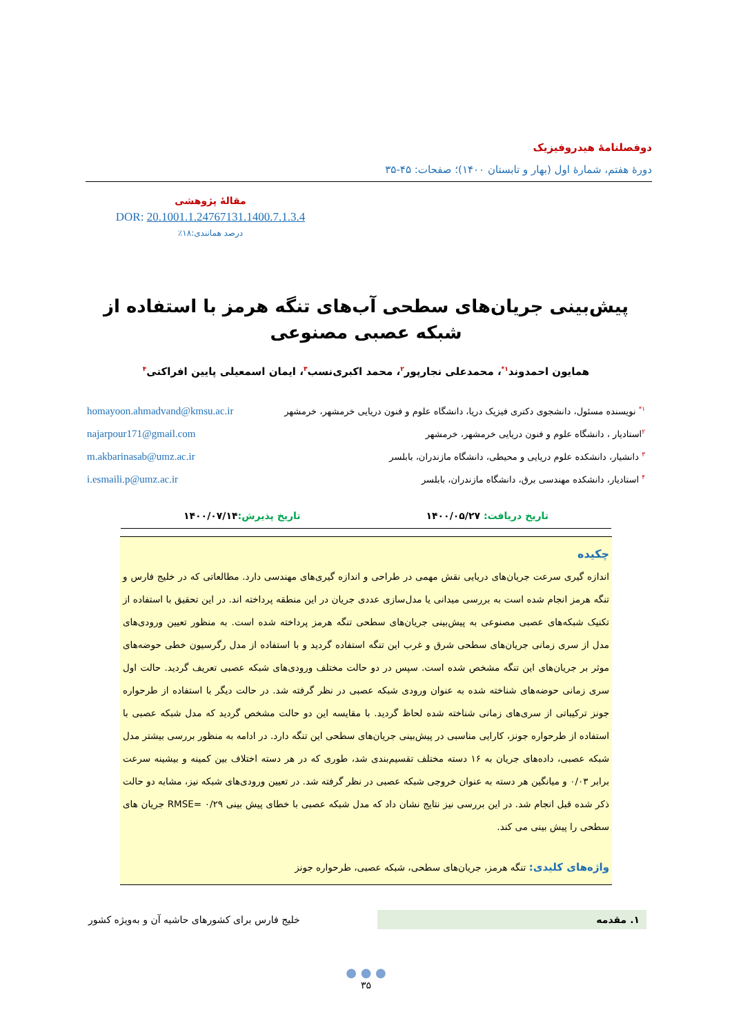دوفصلنامۀ هیدروفیزیک
دورۀ هفتم، شمارۀ اول (بهار و تابستان ۱۴۰۰)؛ صفحات: ۴۵-۳۵
مقالۀ پژوهشی
DOR: 20.1001.1.24767131.1400.7.1.3.4
درصد همانندی:۱۸٪
پیش‌بینی جریان‌های سطحی آب‌های تنگه هرمز با استفاده از شبکه عصبی مصنوعی
همایون احمدوند<sup>۱*</sup>، محمدعلی نجارپور<sup>۲</sup>، محمد اکبری‌نسب<sup>۳</sup>، ایمان اسمعیلی پایین افراکتی<sup>۴</sup>
<sup>۱*</sup> نویسنده مسئول، دانشجوی دکتری فیزیک دریا، دانشگاه علوم و فنون دریایی خرمشهر، خرمشهر homayoon.ahmadvand@kmsu.ac.ir
<sup>۲</sup> استادیار ، دانشگاه علوم و فنون دریایی خرمشهر، خرمشهر najarpour171@gmail.com
<sup>۳</sup> دانشیار، دانشکده علوم دریایی و محیطی، دانشگاه مازندران، بابلسر m.akbarinasab@umz.ac.ir
<sup>۴</sup> استادیار، دانشکده مهندسی برق، دانشگاه مازندران، بابلسر i.esmaili.p@umz.ac.ir
تاریخ دریافت: ۱۴۰۰/۰۵/۲۷ تاریخ پذیرش: ۱۴۰۰/۰۷/۱۴
چکیده
اندازه گیری سرعت جریان‌های دریایی نقش مهمی در طراحی و اندازه گیری‌های مهندسی دارد. مطالعاتی که در خلیج فارس و تنگه هرمز انجام شده است به بررسی میدانی یا مدل‌سازی عددی جریان در این منطقه پرداخته اند. در این تحقیق با استفاده از تکنیک شبکه‌های عصبی مصنوعی به پیش‌بینی جریان‌های سطحی تنگه هرمز پرداخته شده است. به منظور تعیین ورودی‌های مدل از سری زمانی جریان‌های سطحی شرق و غرب این تنگه استفاده گردید و با استفاده از مدل رگرسیون خطی حوضه‌های موثر بر جریان‌های این تنگه مشخص شده است. سپس در دو حالت مختلف ورودی‌های شبکه عصبی تعریف گردید. حالت اول سری زمانی حوضه‌های شناخته شده به عنوان ورودی شبکه عصبی در نظر گرفته شد. در حالت دیگر با استفاده از طرحواره جونز ترکیباتی از سری‌های زمانی شناخته شده لحاظ گردید. با مقایسه این دو حالت مشخص گردید که مدل شبکه عصبی با استفاده از طرحواره جونز، کارایی مناسبی در پیش‌بینی جریان‌های سطحی این تنگه دارد. در ادامه به منظور بررسی بیشتر مدل شبکه عصبی، داده‌های جریان به ۱۶ دسته مختلف تقسیم‌بندی شد، طوری که در هر دسته اختلاف بین کمینه و بیشینه سرعت برابر ۰/۰۳ و میانگین هر دسته به عنوان خروجی شبکه عصبی در نظر گرفته شد. در تعیین ورودی‌های شبکه نیز، مشابه دو حالت ذکر شده قبل انجام شد. در این بررسی نیز نتایج نشان داد که مدل شبکه عصبی با خطای پیش بینی RMSE= ۰/۲۹ جریان های سطحی را پیش بینی می کند.
واژه‌های کلیدی: تنگه هرمز، جریان‌های سطحی، شبکه عصبی، طرحواره جونز
۱. مقدمه خلیج فارس برای کشورهای حاشیه آن و به‌ویژه کشور
● ● ●
۳۵